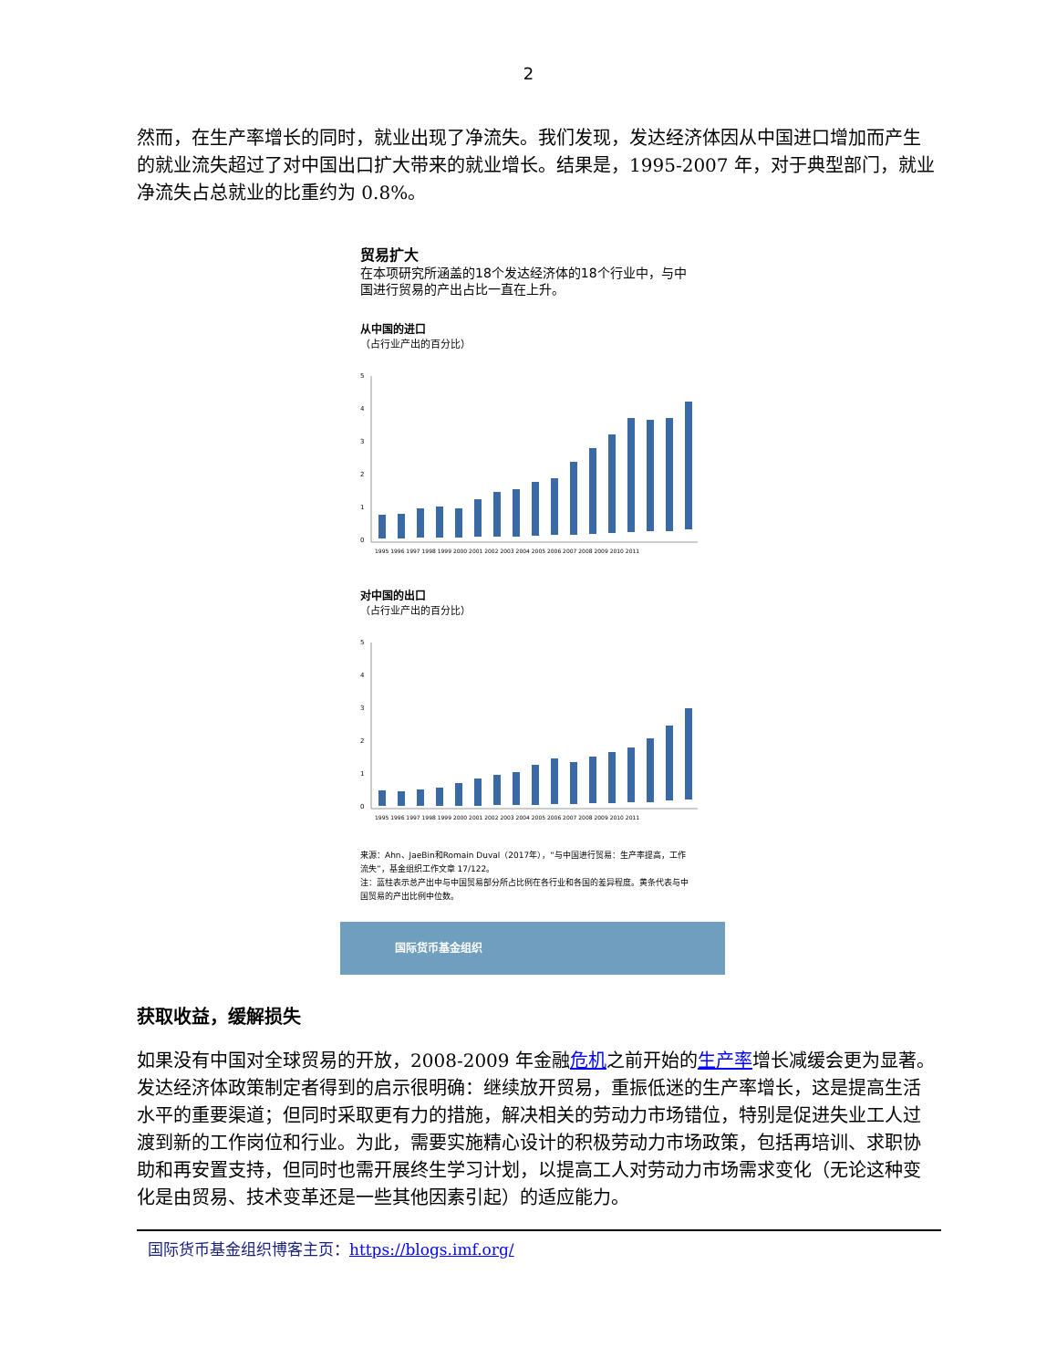2
然而，在生产率增长的同时，就业出现了净流失。我们发现，发达经济体因从中国进口增加而产生的就业流失超过了对中国出口扩大带来的就业增长。结果是，1995-2007 年，对于典型部门，就业净流失占总就业的比重约为 0.8%。
贸易扩大
在本项研究所涵盖的18个发达经济体的18个行业中，与中国进行贸易的产出占比一直在上升。
从中国的进口
（占行业产出的百分比）
5
4
3
2
1
0
1995 1996 1997 1998 1999 2000 2001 2002 2003 2004 2005 2006 2007 2008 2009 2010 2011
对中国的出口
（占行业产出的百分比）
5
4
3
2
1
0
1995 1996 1997 1998 1999 2000 2001 2002 2003 2004 2005 2006 2007 2008 2009 2010 2011
来源：Ahn、JaeBin和Romain Duval（2017年），“与中国进行贸易：生产率提高，工作流失”，基金组织工作文章 17/122。
注：蓝柱表示总产出中与中国贸易部分所占比例在各行业和各国的差异程度。黄条代表与中国贸易的产出比例中位数。
国际货币基金组织
获取收益，缓解损失
如果没有中国对全球贸易的开放，2008-2009 年金融危机之前开始的生产率增长减缓会更为显著。发达经济体政策制定者得到的启示很明确：继续放开贸易，重振低迷的生产率增长，这是提高生活水平的重要渠道；但同时采取更有力的措施，解决相关的劳动力市场错位，特别是促进失业工人过渡到新的工作岗位和行业。为此，需要实施精心设计的积极劳动力市场政策，包括再培训、求职协助和再安置支持，但同时也需开展终生学习计划，以提高工人对劳动力市场需求变化（无论这种变化是由贸易、技术变革还是一些其他因素引起）的适应能力。
国际货币基金组织博客主页：https://blogs.imf.org/